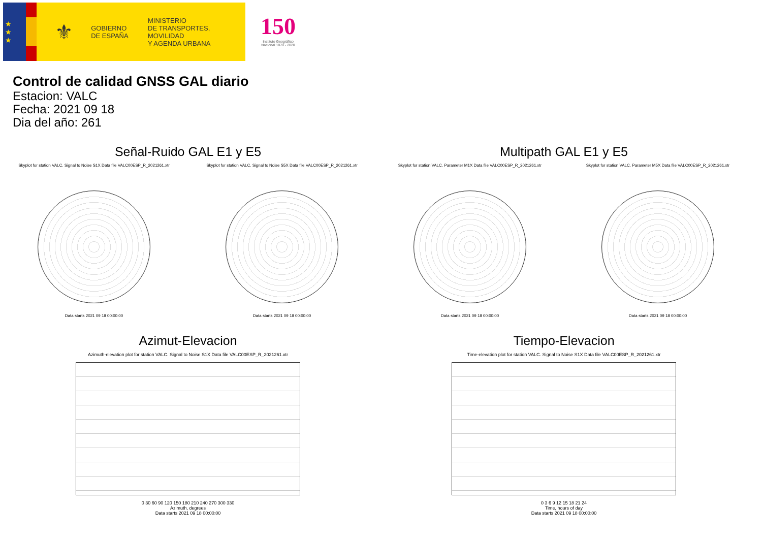★
★
★
⚜
GOBIERNO
DE ESPAÑA
MINISTERIO
DE TRANSPORTES, MOVILIDAD
Y AGENDA URBANA
150
Instituto Geográfico
Nacional 1870 - 2020
Control de calidad GNSS GAL diario
Estacion: VALC
Fecha: 2021 09 18
Dia del año: 261
Señal-Ruido GAL E1 y E5
Skyplot for station VALC. Signal to Noise S1X Data file VALC00ESP_R_2021261.xtr
Data starts 2021 09 18 00:00:00
Skyplot for station VALC. Signal to Noise S5X Data file VALC00ESP_R_2021261.xtr
Data starts 2021 09 18 00:00:00
Multipath GAL E1 y E5
Skyplot for station VALC. Parameter M1X Data file VALC00ESP_R_2021261.xtr
Data starts 2021 09 18 00:00:00
Skyplot for station VALC. Parameter M5X Data file VALC00ESP_R_2021261.xtr
Data starts 2021 09 18 00:00:00
Azimut-Elevacion
Azimuth-elevation plot for station VALC. Signal to Noise S1X Data file VALC00ESP_R_2021261.xtr
0 30 60 90 120 150 180 210 240 270 300 330
Azimuth, degrees
Data starts 2021 09 18 00:00:00
Tiempo-Elevacion
Time-elevation plot for station VALC. Signal to Noise S1X Data file VALC00ESP_R_2021261.xtr
0 3 6 9 12 15 18 21 24
Time, hours of day
Data starts 2021 09 18 00:00:00